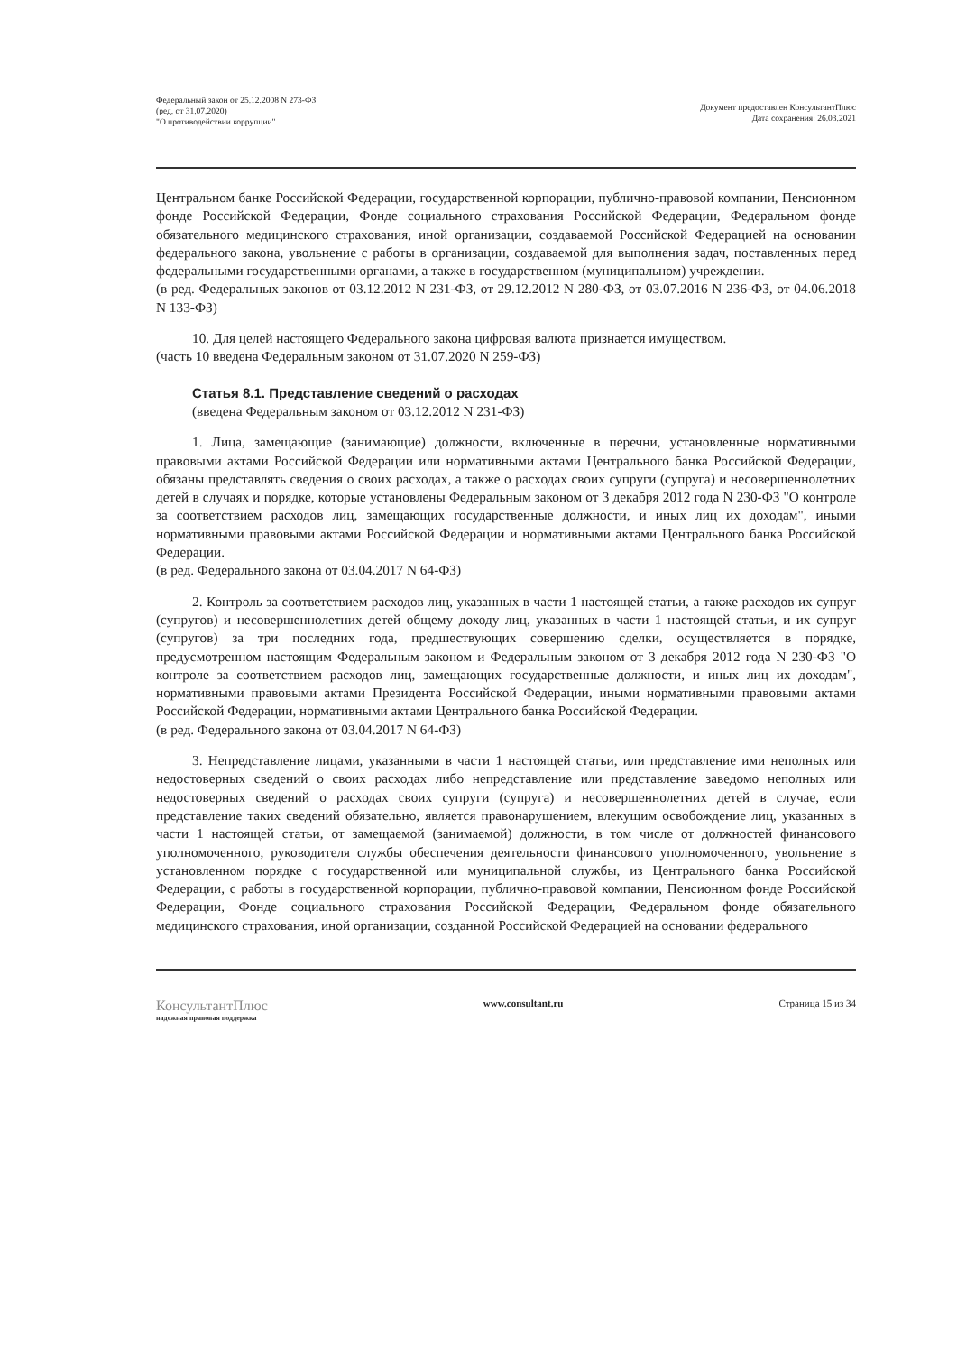Федеральный закон от 25.12.2008 N 273-ФЗ
(ред. от 31.07.2020)
"О противодействии коррупции"
Документ предоставлен КонсультантПлюс
Дата сохранения: 26.03.2021
Центральном банке Российской Федерации, государственной корпорации, публично-правовой компании, Пенсионном фонде Российской Федерации, Фонде социального страхования Российской Федерации, Федеральном фонде обязательного медицинского страхования, иной организации, создаваемой Российской Федерацией на основании федерального закона, увольнение с работы в организации, создаваемой для выполнения задач, поставленных перед федеральными государственными органами, а также в государственном (муниципальном) учреждении.
(в ред. Федеральных законов от 03.12.2012 N 231-ФЗ, от 29.12.2012 N 280-ФЗ, от 03.07.2016 N 236-ФЗ, от 04.06.2018 N 133-ФЗ)
10. Для целей настоящего Федерального закона цифровая валюта признается имуществом.
(часть 10 введена Федеральным законом от 31.07.2020 N 259-ФЗ)
Статья 8.1. Представление сведений о расходах
(введена Федеральным законом от 03.12.2012 N 231-ФЗ)
1. Лица, замещающие (занимающие) должности, включенные в перечни, установленные нормативными правовыми актами Российской Федерации или нормативными актами Центрального банка Российской Федерации, обязаны представлять сведения о своих расходах, а также о расходах своих супруги (супруга) и несовершеннолетних детей в случаях и порядке, которые установлены Федеральным законом от 3 декабря 2012 года N 230-ФЗ "О контроле за соответствием расходов лиц, замещающих государственные должности, и иных лиц их доходам", иными нормативными правовыми актами Российской Федерации и нормативными актами Центрального банка Российской Федерации.
(в ред. Федерального закона от 03.04.2017 N 64-ФЗ)
2. Контроль за соответствием расходов лиц, указанных в части 1 настоящей статьи, а также расходов их супруг (супругов) и несовершеннолетних детей общему доходу лиц, указанных в части 1 настоящей статьи, и их супруг (супругов) за три последних года, предшествующих совершению сделки, осуществляется в порядке, предусмотренном настоящим Федеральным законом и Федеральным законом от 3 декабря 2012 года N 230-ФЗ "О контроле за соответствием расходов лиц, замещающих государственные должности, и иных лиц их доходам", нормативными правовыми актами Президента Российской Федерации, иными нормативными правовыми актами Российской Федерации, нормативными актами Центрального банка Российской Федерации.
(в ред. Федерального закона от 03.04.2017 N 64-ФЗ)
3. Непредставление лицами, указанными в части 1 настоящей статьи, или представление ими неполных или недостоверных сведений о своих расходах либо непредставление или представление заведомо неполных или недостоверных сведений о расходах своих супруги (супруга) и несовершеннолетних детей в случае, если представление таких сведений обязательно, является правонарушением, влекущим освобождение лиц, указанных в части 1 настоящей статьи, от замещаемой (занимаемой) должности, в том числе от должностей финансового уполномоченного, руководителя службы обеспечения деятельности финансового уполномоченного, увольнение в установленном порядке с государственной или муниципальной службы, из Центрального банка Российской Федерации, с работы в государственной корпорации, публично-правовой компании, Пенсионном фонде Российской Федерации, Фонде социального страхования Российской Федерации, Федеральном фонде обязательного медицинского страхования, иной организации, созданной Российской Федерацией на основании федерального
КонсультантПлюс
надежная правовая поддержка
www.consultant.ru Страница 15 из 34